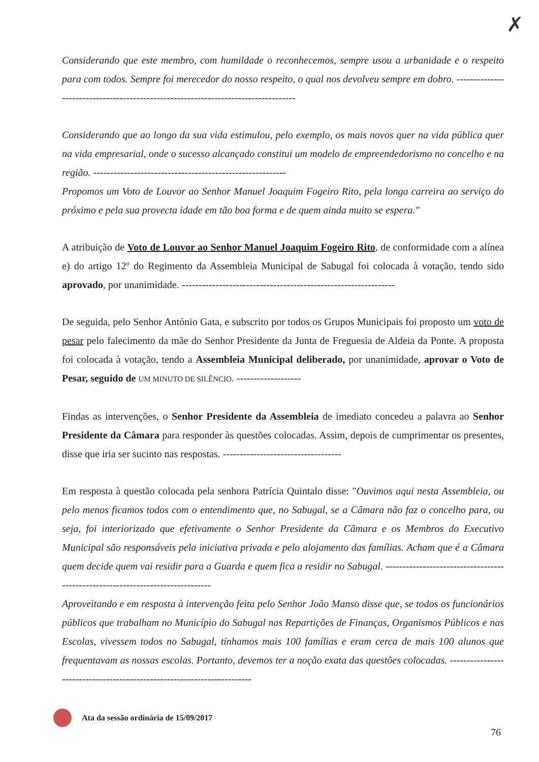✗
Considerando que este membro, com humildade o reconhecemos, sempre usou a urbanidade e o respeito para com todos. Sempre foi merecedor do nosso respeito, o qual nos devolveu sempre em dobro. -----------------------------------------------------------------------------------
Considerando que ao longo da sua vida estimulou, pelo exemplo, os mais novos quer na vida pública quer na vida empresarial, onde o sucesso alcançado constitui um modelo de empreendedorismo no concelho e na região. ---------------------------------------------------------
Propomos um Voto de Louvor ao Senhor Manuel Joaquim Fogeiro Rito, pela longa carreira ao serviço do próximo e pela sua provecta idade em tão boa forma e de quem ainda muito se espera."
A atribuição de Voto de Louvor ao Senhor Manuel Joaquim Fogeiro Rito, de conformidade com a alínea e) do artigo 12º do Regimento da Assembleia Municipal de Sabugal foi colocada à votação, tendo sido aprovado, por unanimidade. ---------------------------------------------------------------
De seguida, pelo Senhor António Gata, e subscrito por todos os Grupos Municipais foi proposto um voto de pesar pelo falecimento da mãe do Senhor Presidente da Junta de Freguesia de Aldeia da Ponte. A proposta foi colocada à votação, tendo a Assembleia Municipal deliberado, por unanimidade, aprovar o Voto de Pesar, seguido de UM MINUTO DE SILÊNCIO. -------------------
Findas as intervenções, o Senhor Presidente da Assembleia de imediato concedeu a palavra ao Senhor Presidente da Câmara para responder às questões colocadas. Assim, depois de cumprimentar os presentes, disse que iria ser sucinto nas respostas. -----------------------------------
Em resposta à questão colocada pela senhora Patrícia Quintalo disse: "Ouvimos aqui nesta Assembleia, ou pelo menos ficamos todos com o entendimento que, no Sabugal, se a Câmara não faz o concelho para, ou seja, foi interiorizado que efetivamente o Senhor Presidente da Câmara e os Membros do Executivo Municipal são responsáveis pela iniciativa privada e pelo alojamento das famílias. Acham que é a Câmara quem decide quem vai residir para a Guarda e quem fica a residir no Sabugal. -------------------------------------------------------------------------------
Aproveitando e em resposta à intervenção feita pelo Senhor João Manso disse que, se todos os funcionários públicos que trabalham no Município do Sabugal nas Repartições de Finanças, Organismos Públicos e nas Escolas, vivessem todos no Sabugal, tínhamos mais 100 famílias e eram cerca de mais 100 alunos que frequentavam as nossas escolas. Portanto, devemos ter a noção exata das questões colocadas. ------------------------------------------------------------------------
Ata da sessão ordinária de 15/09/2017
76